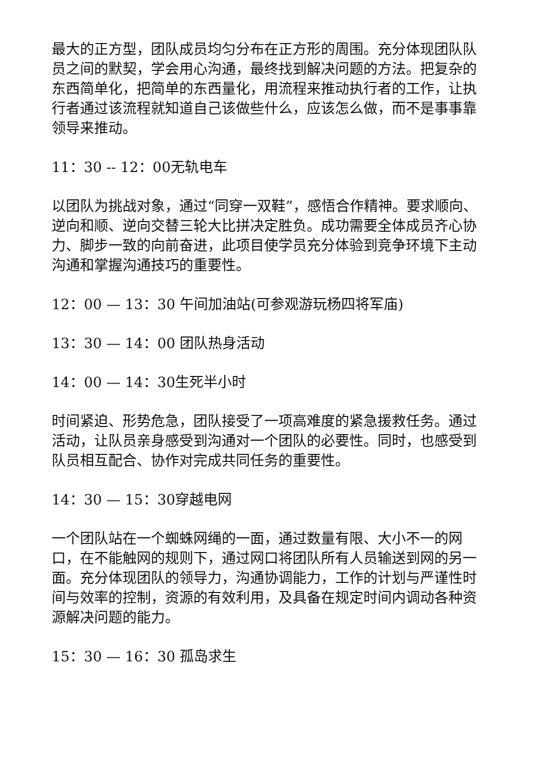最大的正方型，团队成员均匀分布在正方形的周围。充分体现团队队员之间的默契，学会用心沟通，最终找到解决问题的方法。把复杂的东西简单化，把简单的东西量化，用流程来推动执行者的工作，让执行者通过该流程就知道自己该做些什么，应该怎么做，而不是事事靠领导来推动。
11：30 -- 12：00无轨电车
以团队为挑战对象，通过“同穿一双鞋”，感悟合作精神。要求顺向、逆向和顺、逆向交替三轮大比拼决定胜负。成功需要全体成员齐心协力、脚步一致的向前奋进，此项目使学员充分体验到竞争环境下主动沟通和掌握沟通技巧的重要性。
12：00 — 13：30 午间加油站(可参观游玩杨四将军庙)
13：30 — 14：00 团队热身活动
14：00 — 14：30生死半小时
时间紧迫、形势危急，团队接受了一项高难度的紧急援救任务。通过活动，让队员亲身感受到沟通对一个团队的必要性。同时，也感受到队员相互配合、协作对完成共同任务的重要性。
14：30 — 15：30穿越电网
一个团队站在一个蜘蛛网绳的一面，通过数量有限、大小不一的网口，在不能触网的规则下，通过网口将团队所有人员输送到网的另一面。充分体现团队的领导力，沟通协调能力，工作的计划与严谨性时间与效率的控制，资源的有效利用，及具备在规定时间内调动各种资源解决问题的能力。
15：30 — 16：30 孤岛求生